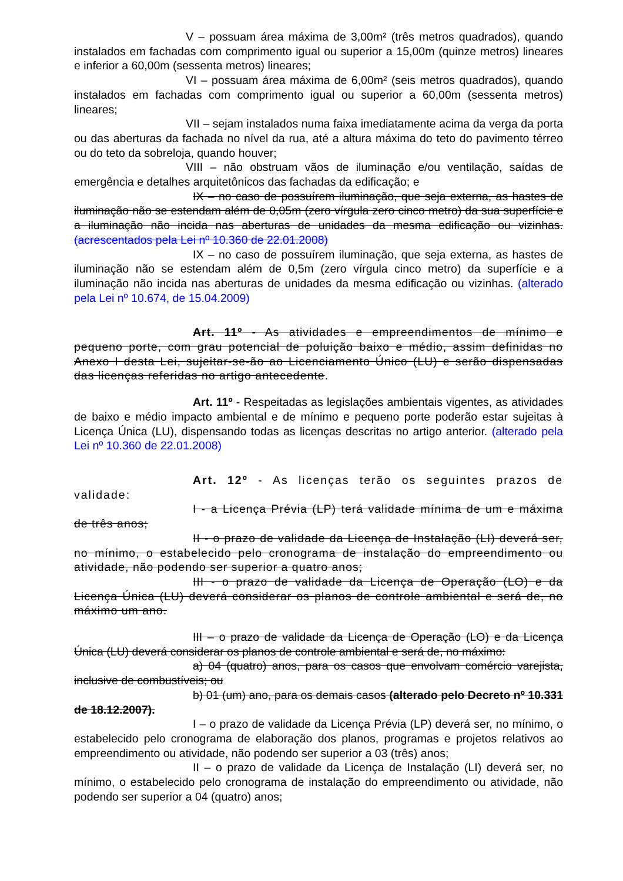V – possuam área máxima de 3,00m² (três metros quadrados), quando instalados em fachadas com comprimento igual ou superior a 15,00m (quinze metros) lineares e inferior a 60,00m (sessenta metros) lineares;
VI – possuam área máxima de 6,00m² (seis metros quadrados), quando instalados em fachadas com comprimento igual ou superior a 60,00m (sessenta metros) lineares;
VII – sejam instalados numa faixa imediatamente acima da verga da porta ou das aberturas da fachada no nível da rua, até a altura máxima do teto do pavimento térreo ou do teto da sobreloja, quando houver;
VIII – não obstruam vãos de iluminação e/ou ventilação, saídas de emergência e detalhes arquitetônicos das fachadas da edificação; e
IX – no caso de possuírem iluminação, que seja externa, as hastes de iluminação não se estendam além de 0,05m (zero vírgula zero cinco metro) da sua superfície e a iluminação não incida nas aberturas de unidades da mesma edificação ou vizinhas. (acrescentados pela Lei nº 10.360 de 22.01.2008)
IX – no caso de possuírem iluminação, que seja externa, as hastes de iluminação não se estendam além de 0,5m (zero vírgula cinco metro) da superfície e a iluminação não incida nas aberturas de unidades da mesma edificação ou vizinhas. (alterado pela Lei nº 10.674, de 15.04.2009)
Art. 11º - As atividades e empreendimentos de mínimo e pequeno porte, com grau potencial de poluição baixo e médio, assim definidas no Anexo I desta Lei, sujeitar-se-ão ao Licenciamento Único (LU) e serão dispensadas das licenças referidas no artigo antecedente.
Art. 11º - Respeitadas as legislações ambientais vigentes, as atividades de baixo e médio impacto ambiental e de mínimo e pequeno porte poderão estar sujeitas à Licença Única (LU), dispensando todas as licenças descritas no artigo anterior. (alterado pela Lei nº 10.360 de 22.01.2008)
Art. 12º - As licenças terão os seguintes prazos de validade:
I - a Licença Prévia (LP) terá validade mínima de um e máxima de três anos;
II - o prazo de validade da Licença de Instalação (LI) deverá ser, no mínimo, o estabelecido pelo cronograma de instalação do empreendimento ou atividade, não podendo ser superior a quatro anos;
III - o prazo de validade da Licença de Operação (LO) e da Licença Única (LU) deverá considerar os planos de controle ambiental e será de, no máximo um ano.
III – o prazo de validade da Licença de Operação (LO) e da Licença Única (LU) deverá considerar os planos de controle ambiental e será de, no máximo:
a) 04 (quatro) anos, para os casos que envolvam comércio varejista, inclusive de combustíveis; ou
b) 01 (um) ano, para os demais casos (alterado pelo Decreto nº 10.331 de 18.12.2007).
I – o prazo de validade da Licença Prévia (LP) deverá ser, no mínimo, o estabelecido pelo cronograma de elaboração dos planos, programas e projetos relativos ao empreendimento ou atividade, não podendo ser superior a 03 (três) anos;
II – o prazo de validade da Licença de Instalação (LI) deverá ser, no mínimo, o estabelecido pelo cronograma de instalação do empreendimento ou atividade, não podendo ser superior a 04 (quatro) anos;